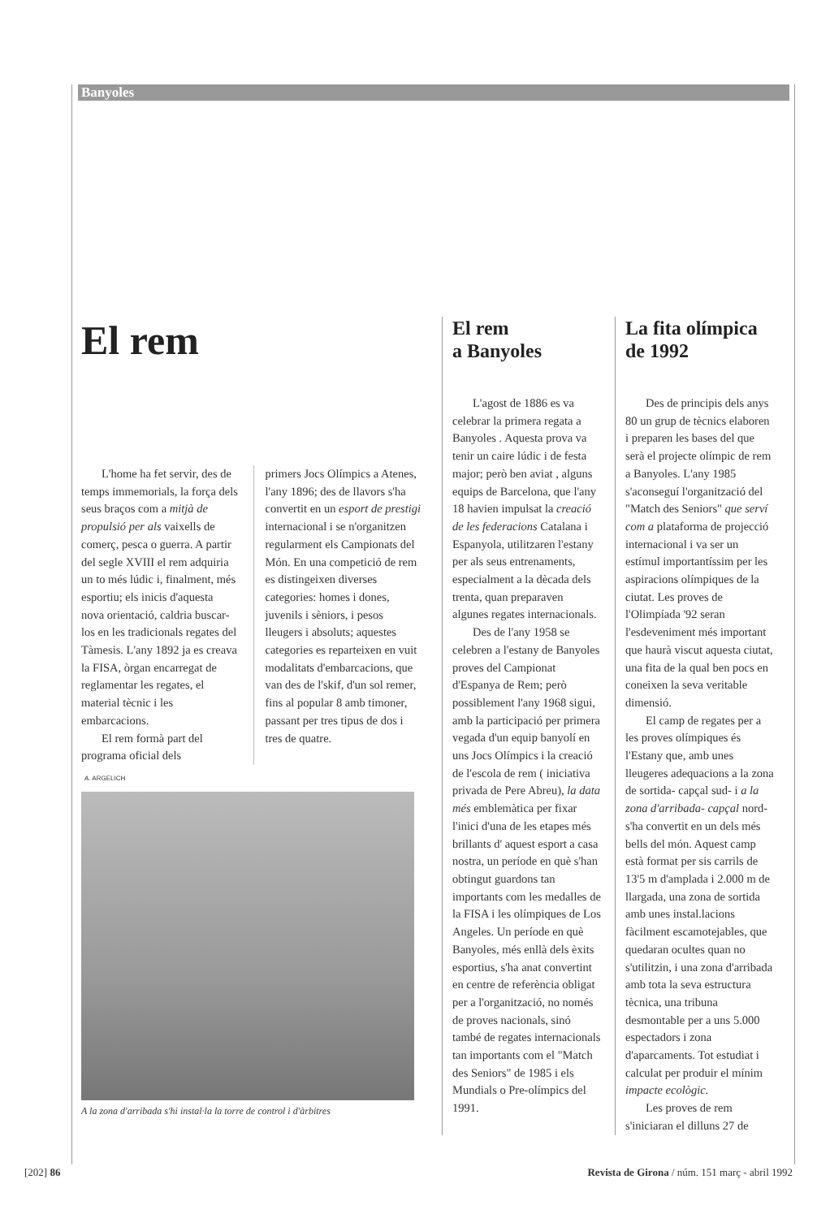Banyoles
El rem
L'home ha fet servir, des de temps immemorials, la força dels seus braços com a mitjà de propulsió per als vaixells de comerç, pesca o guerra. A partir del segle XVIII el rem adquiria un to més lúdic i, finalment, més esportiu; els inicis d'aquesta nova orientació, caldria buscar-los en les tradicionals regates del Tàmesis. L'any 1892 ja es creava la FISA, òrgan encarregat de reglamentar les regates, el material tècnic i les embarcacions.
El rem formà part del programa oficial dels
primers Jocs Olímpics a Atenes, l'any 1896; des de llavors s'ha convertit en un esport de prestigi internacional i se n'organitzen regularment els Campionats del Món. En una competició de rem es distingeixen diverses categories: homes i dones, juvenils i sèniors, i pesos lleugers i absoluts; aquestes categories es reparteixen en vuit modalitats d'embarcacions, que van des de l'skif, d'un sol remer, fins al popular 8 amb timoner, passant per tres tipus de dos i tres de quatre.
A. ARGELICH
A la zona d'arribada s'hi instal·la la torre de control i d'àrbitres
El rem
a Banyoles
L'agost de 1886 es va celebrar la primera regata a Banyoles . Aquesta prova va tenir un caire lúdic i de festa major; però ben aviat , alguns equips de Barcelona, que l'any 18 havien impulsat la creació de les federacions Catalana i Espanyola, utilitzaren l'estany per als seus entrenaments, especialment a la dècada dels trenta, quan preparaven algunes regates internacionals.
Des de l'any 1958 se celebren a l'estany de Banyoles proves del Campionat d'Espanya de Rem; però possiblement l'any 1968 sigui, amb la participació per primera vegada d'un equip banyolí en uns Jocs Olímpics i la creació de l'escola de rem ( iniciativa privada de Pere Abreu), la data més emblemàtica per fixar l'inici d'una de les etapes més brillants d' aquest esport a casa nostra, un període en què s'han obtingut guardons tan importants com les medalles de la FISA i les olímpiques de Los Angeles. Un període en què Banyoles, més enllà dels èxits esportius, s'ha anat convertint en centre de referència obligat per a l'organització, no només de proves nacionals, sinó també de regates internacionals tan importants com el "Match des Seniors" de 1985 i els Mundials o Pre-olímpics del 1991.
La fita olímpica
de 1992
Des de principis dels anys 80 un grup de tècnics elaboren i preparen les bases del que serà el projecte olímpic de rem a Banyoles. L'any 1985 s'aconseguí l'organització del "Match des Seniors" que serví com a plataforma de projecció internacional i va ser un estímul importantíssim per les aspiracions olímpiques de la ciutat. Les proves de l'Olimpíada '92 seran l'esdeveniment més important que haurà viscut aquesta ciutat, una fita de la qual ben pocs en coneixen la seva veritable dimensió.
El camp de regates per a les proves olímpiques és l'Estany que, amb unes lleugeres adequacions a la zona de sortida- capçal sud- i a la zona d'arribada- capçal nord- s'ha convertit en un dels més bells del món. Aquest camp està format per sis carrils de 13'5 m d'amplada i 2.000 m de llargada, una zona de sortida amb unes instal.lacions fàcilment escamotejables, que quedaran ocultes quan no s'utilitzin, i una zona d'arribada amb tota la seva estructura tècnica, una tribuna desmontable per a uns 5.000 espectadors i zona d'aparcaments. Tot estudiat i calculat per produir el mínim impacte ecològic.
Les proves de rem s'iniciaran el dilluns 27 de
[202] 86 Revista de Girona / núm. 151 març - abril 1992